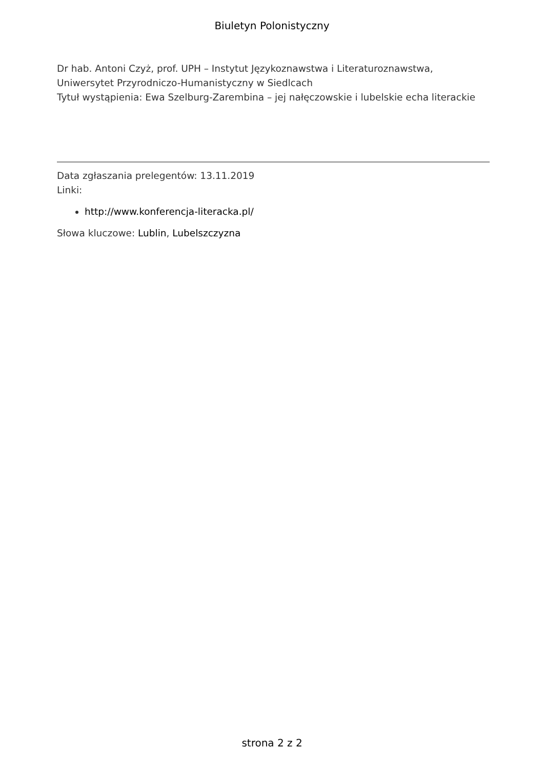Biuletyn Polonistyczny
Dr hab. Antoni Czyż, prof. UPH – Instytut Językoznawstwa i Literaturoznawstwa, Uniwersytet Przyrodniczo-Humanistyczny w Siedlcach
Tytuł wystąpienia: Ewa Szelburg-Zarembina – jej nałęczowskie i lubelskie echa literackie
Data zgłaszania prelegentów: 13.11.2019
Linki:
http://www.konferencja-literacka.pl/
Słowa kluczowe: Lublin, Lubelszczyzna
strona 2 z 2